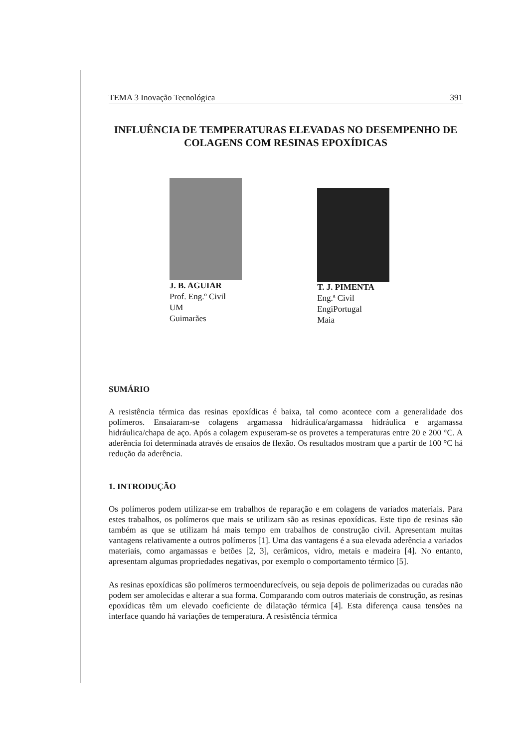TEMA 3 Inovação Tecnológica 391
INFLUÊNCIA DE TEMPERATURAS ELEVADAS NO DESEMPENHO DE COLAGENS COM RESINAS EPOXÍDICAS
J. B. AGUIAR
Prof. Eng.º Civil
UM
Guimarães
T. J. PIMENTA
Eng.ª Civil
EngiPortugal
Maia
SUMÁRIO
A resistência térmica das resinas epoxídicas é baixa, tal como acontece com a generalidade dos polímeros. Ensaiaram-se colagens argamassa hidráulica/argamassa hidráulica e argamassa hidráulica/chapa de aço. Após a colagem expuseram-se os provetes a temperaturas entre 20 e 200 °C. A aderência foi determinada através de ensaios de flexão. Os resultados mostram que a partir de 100 °C há redução da aderência.
1. INTRODUÇÃO
Os polímeros podem utilizar-se em trabalhos de reparação e em colagens de variados materiais. Para estes trabalhos, os polímeros que mais se utilizam são as resinas epoxídicas. Este tipo de resinas são também as que se utilizam há mais tempo em trabalhos de construção civil. Apresentam muitas vantagens relativamente a outros polímeros [1]. Uma das vantagens é a sua elevada aderência a variados materiais, como argamassas e betões [2, 3], cerâmicos, vidro, metais e madeira [4]. No entanto, apresentam algumas propriedades negativas, por exemplo o comportamento térmico [5].
As resinas epoxídicas são polímeros termoendurecíveis, ou seja depois de polimerizadas ou curadas não podem ser amolecidas e alterar a sua forma. Comparando com outros materiais de construção, as resinas epoxídicas têm um elevado coeficiente de dilatação térmica [4]. Esta diferença causa tensões na interface quando há variações de temperatura. A resistência térmica